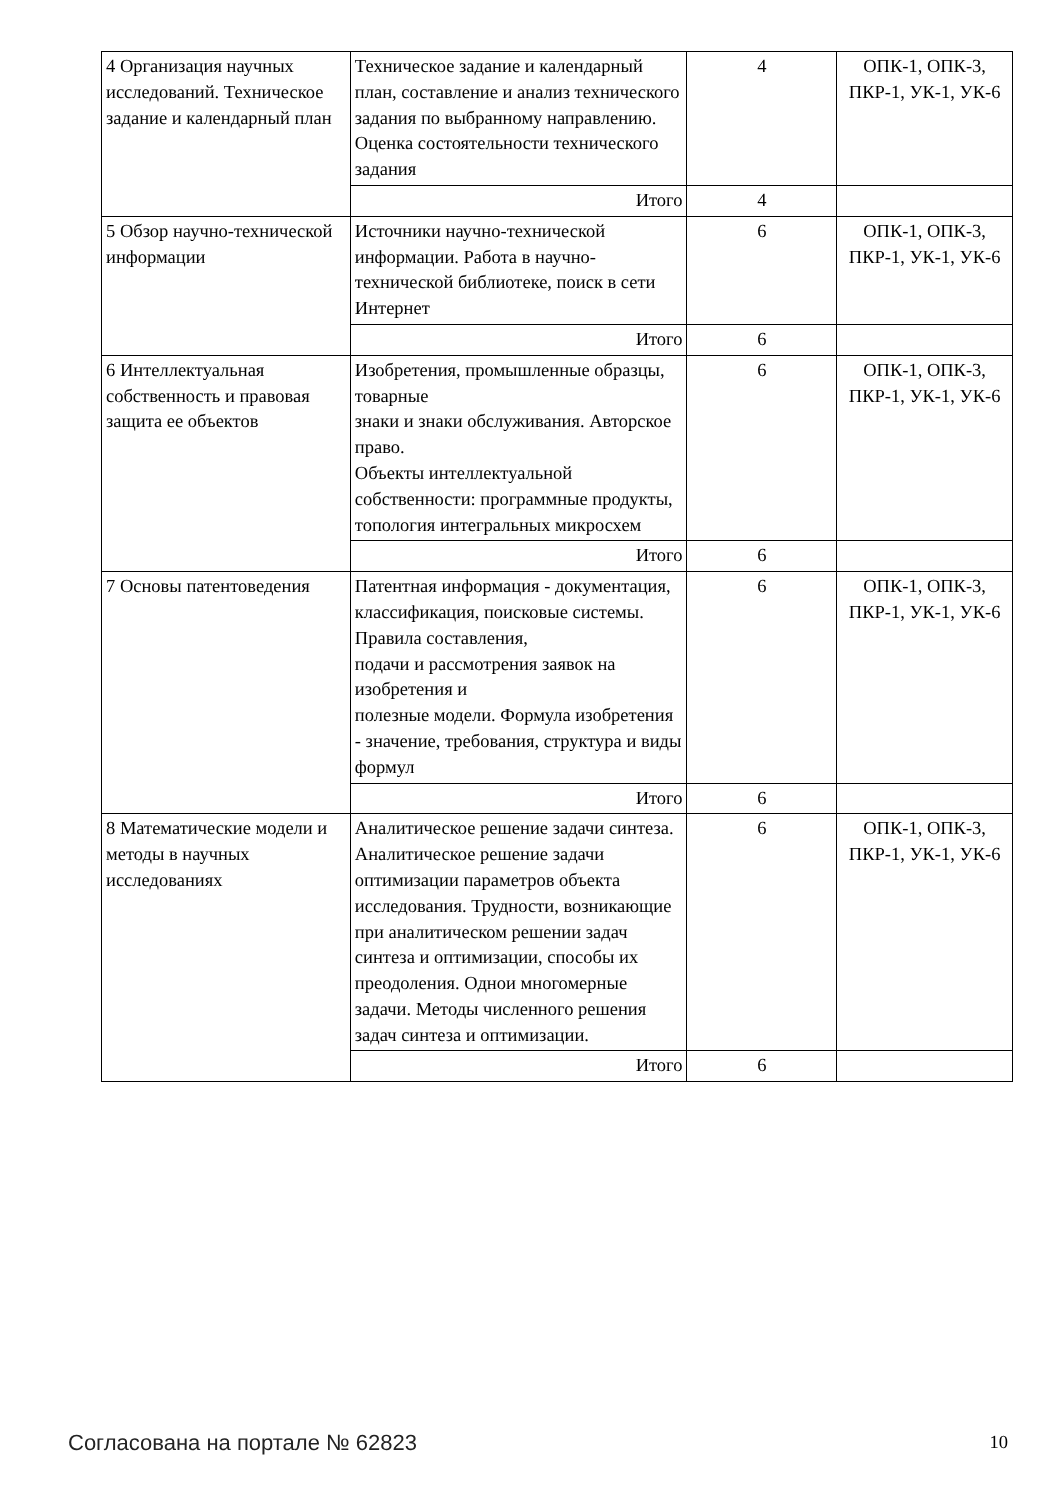| 4 Организация научных исследований. Техническое задание и календарный план | Техническое задание и календарный план, составление и анализ технического задания по выбранному направлению. Оценка состоятельности технического задания | 4 | ОПК-1, ОПК-3, ПКР-1, УК-1, УК-6 |
| | Итого | 4 | |
| 5 Обзор научно-технической информации | Источники научно-технической информации. Работа в научно-технической библиотеке, поиск в сети Интернет | 6 | ОПК-1, ОПК-3, ПКР-1, УК-1, УК-6 |
| | Итого | 6 | |
| 6 Интеллектуальная собственность и правовая защита ее объектов | Изобретения, промышленные образцы, товарные знаки и знаки обслуживания. Авторское право. Объекты интеллектуальной собственности: программные продукты, топология интегральных микросхем | 6 | ОПК-1, ОПК-3, ПКР-1, УК-1, УК-6 |
| | Итого | 6 | |
| 7 Основы патентоведения | Патентная информация - документация, классификация, поисковые системы. Правила составления, подачи и рассмотрения заявок на изобретения и полезные модели. Формула изобретения - значение, требования, структура и виды формул | 6 | ОПК-1, ОПК-3, ПКР-1, УК-1, УК-6 |
| | Итого | 6 | |
| 8 Математические модели и методы в научных исследованиях | Аналитическое решение задачи синтеза. Аналитическое решение задачи оптимизации параметров объекта исследования. Трудности, возникающие при аналитическом решении задач синтеза и оптимизации, способы их преодоления. Однои многомерные задачи. Методы численного решения задач синтеза и оптимизации. | 6 | ОПК-1, ОПК-3, ПКР-1, УК-1, УК-6 |
| | Итого | 6 | |
Согласована на портале № 62823 10